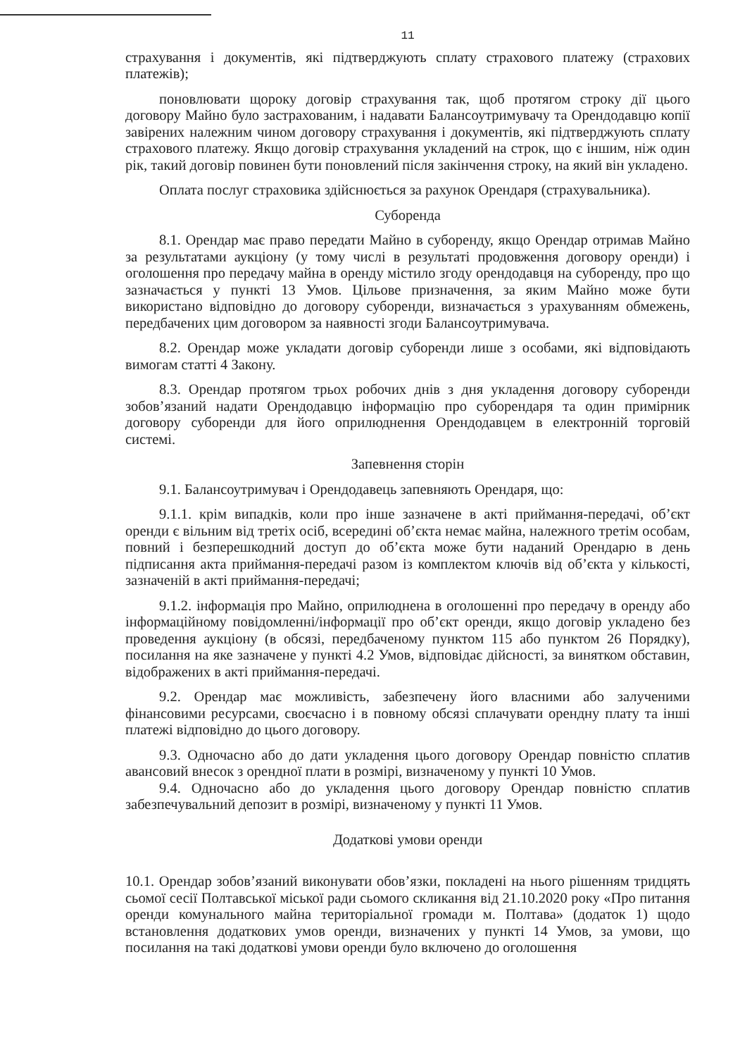11
страхування і документів, які підтверджують сплату страхового платежу (страхових платежів);
поновлювати щороку договір страхування так, щоб протягом строку дії цього договору Майно було застрахованим, і надавати Балансоутримувачу та Орендодавцю копії завірених належним чином договору страхування і документів, які підтверджують сплату страхового платежу. Якщо договір страхування укладений на строк, що є іншим, ніж один рік, такий договір повинен бути поновлений після закінчення строку, на який він укладено.
Оплата послуг страховика здійснюється за рахунок Орендаря (страхувальника).
Суборенда
8.1. Орендар має право передати Майно в суборенду, якщо Орендар отримав Майно за результатами аукціону (у тому числі в результаті продовження договору оренди) і оголошення про передачу майна в оренду містило згоду орендодавця на суборенду, про що зазначається у пункті 13 Умов. Цільове призначення, за яким Майно може бути використано відповідно до договору суборенди, визначається з урахуванням обмежень, передбачених цим договором за наявності згоди Балансоутримувача.
8.2. Орендар може укладати договір суборенди лише з особами, які відповідають вимогам статті 4 Закону.
8.3. Орендар протягом трьох робочих днів з дня укладення договору суборенди зобов’язаний надати Орендодавцю інформацію про суборендаря та один примірник договору суборенди для його оприлюднення Орендодавцем в електронній торговій системі.
Запевнення сторін
9.1. Балансоутримувач і Орендодавець запевняють Орендаря, що:
9.1.1. крім випадків, коли про інше зазначене в акті приймання-передачі, об’єкт оренди є вільним від третіх осіб, всередині об’єкта немає майна, належного третім особам, повний і безперешкодний доступ до об’єкта може бути наданий Орендарю в день підписання акта приймання-передачі разом із комплектом ключів від об’єкта у кількості, зазначеній в акті приймання-передачі;
9.1.2. інформація про Майно, оприлюднена в оголошенні про передачу в оренду або інформаційному повідомленні/інформації про об’єкт оренди, якщо договір укладено без проведення аукціону (в обсязі, передбаченому пунктом 115 або пунктом 26 Порядку), посилання на яке зазначене у пункті 4.2 Умов, відповідає дійсності, за винятком обставин, відображених в акті приймання-передачі.
9.2. Орендар має можливість, забезпечену його власними або залученими фінансовими ресурсами, своєчасно і в повному обсязі сплачувати орендну плату та інші платежі відповідно до цього договору.
9.3. Одночасно або до дати укладення цього договору Орендар повністю сплатив авансовий внесок з орендної плати в розмірі, визначеному у пункті 10 Умов.
9.4. Одночасно або до укладення цього договору Орендар повністю сплатив забезпечувальний депозит в розмірі, визначеному у пункті 11 Умов.
Додаткові умови оренди
10.1. Орендар зобов’язаний виконувати обов’язки, покладені на нього рішенням тридцять сьомої сесії Полтавської міської ради сьомого скликання від 21.10.2020 року «Про питання оренди комунального майна територіальної громади м. Полтава» (додаток 1) щодо встановлення додаткових умов оренди, визначених у пункті 14 Умов, за умови, що посилання на такі додаткові умови оренди було включено до оголошення